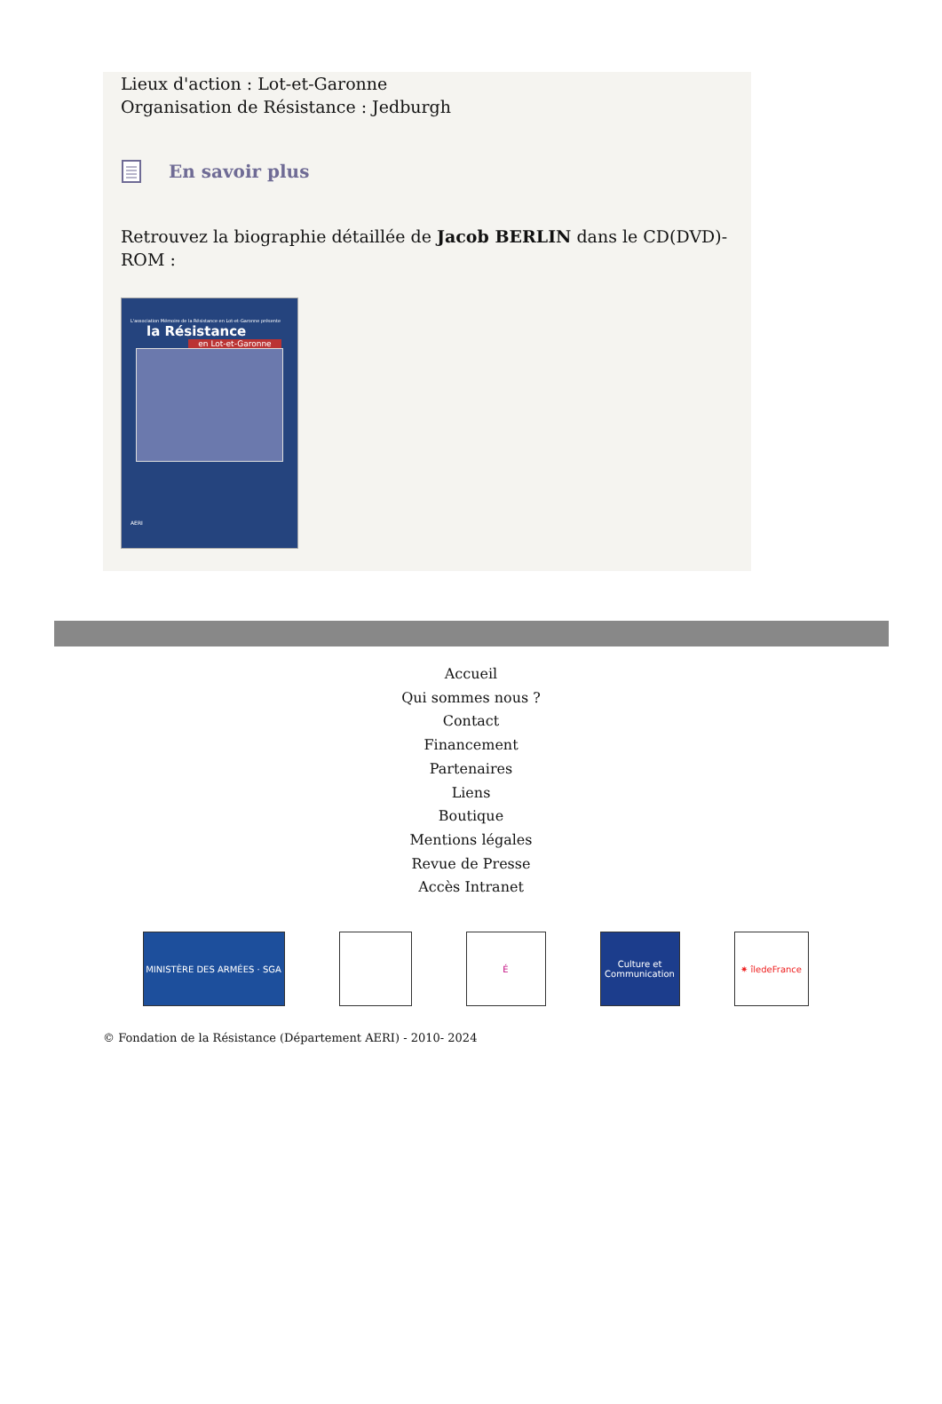Lieux d'action : Lot-et-Garonne
Organisation de Résistance : Jedburgh
En savoir plus
Retrouvez la biographie détaillée de Jacob BERLIN dans le CD(DVD)-ROM :
L'association Mémoire de la Résistance en Lot-et-Garonne présente
la Résistance
en Lot-et-Garonne
AERI
Accueil
Qui sommes nous ?
Contact
Financement
Partenaires
Liens
Boutique
Mentions légales
Revue de Presse
Accès Intranet
MINISTÈRE DES ARMÉES · SGA É Culture et Communication
✷ îledeFrance
© Fondation de la Résistance (Département AERI) - 2010- 2024